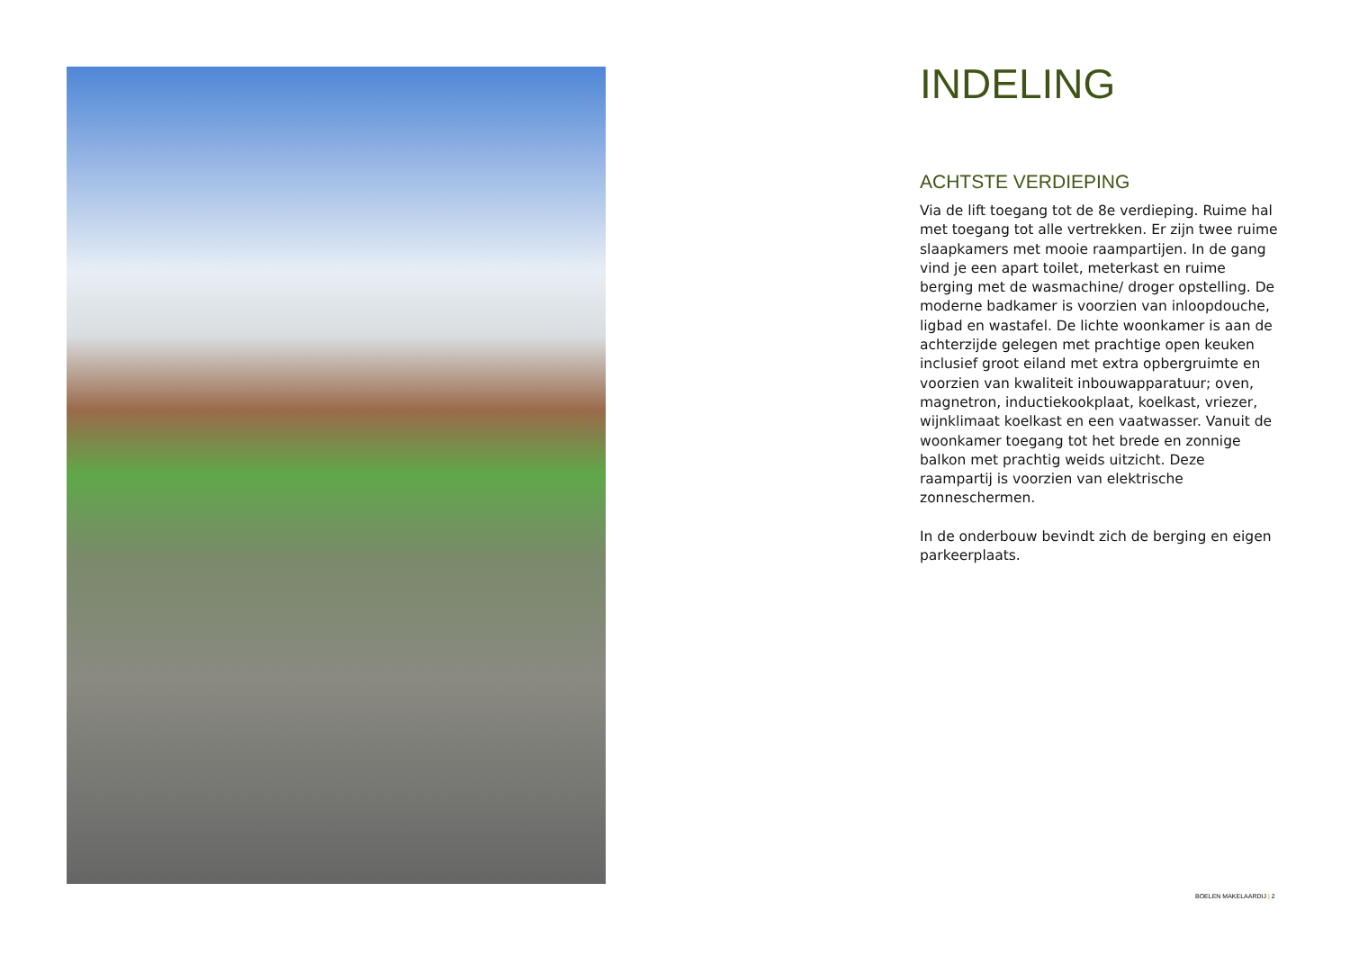INDELING
ACHTSTE VERDIEPING
Via de lift toegang tot de 8e verdieping. Ruime hal met toegang tot alle vertrekken. Er zijn twee ruime slaapkamers met mooie raampartijen. In de gang vind je een apart toilet, meterkast en ruime berging met de wasmachine/ droger opstelling. De moderne badkamer is voorzien van inloopdouche, ligbad en wastafel. De lichte woonkamer is aan de achterzijde gelegen met prachtige open keuken inclusief groot eiland met extra opbergruimte en voorzien van kwaliteit inbouwapparatuur; oven, magnetron, inductiekookplaat, koelkast, vriezer, wijnklimaat koelkast en een vaatwasser. Vanuit de woonkamer toegang tot het brede en zonnige balkon met prachtig weids uitzicht. Deze raampartij is voorzien van elektrische zonneschermen.
In de onderbouw bevindt zich de berging en eigen parkeerplaats.
BOELEN MAKELAARDIJ | 2